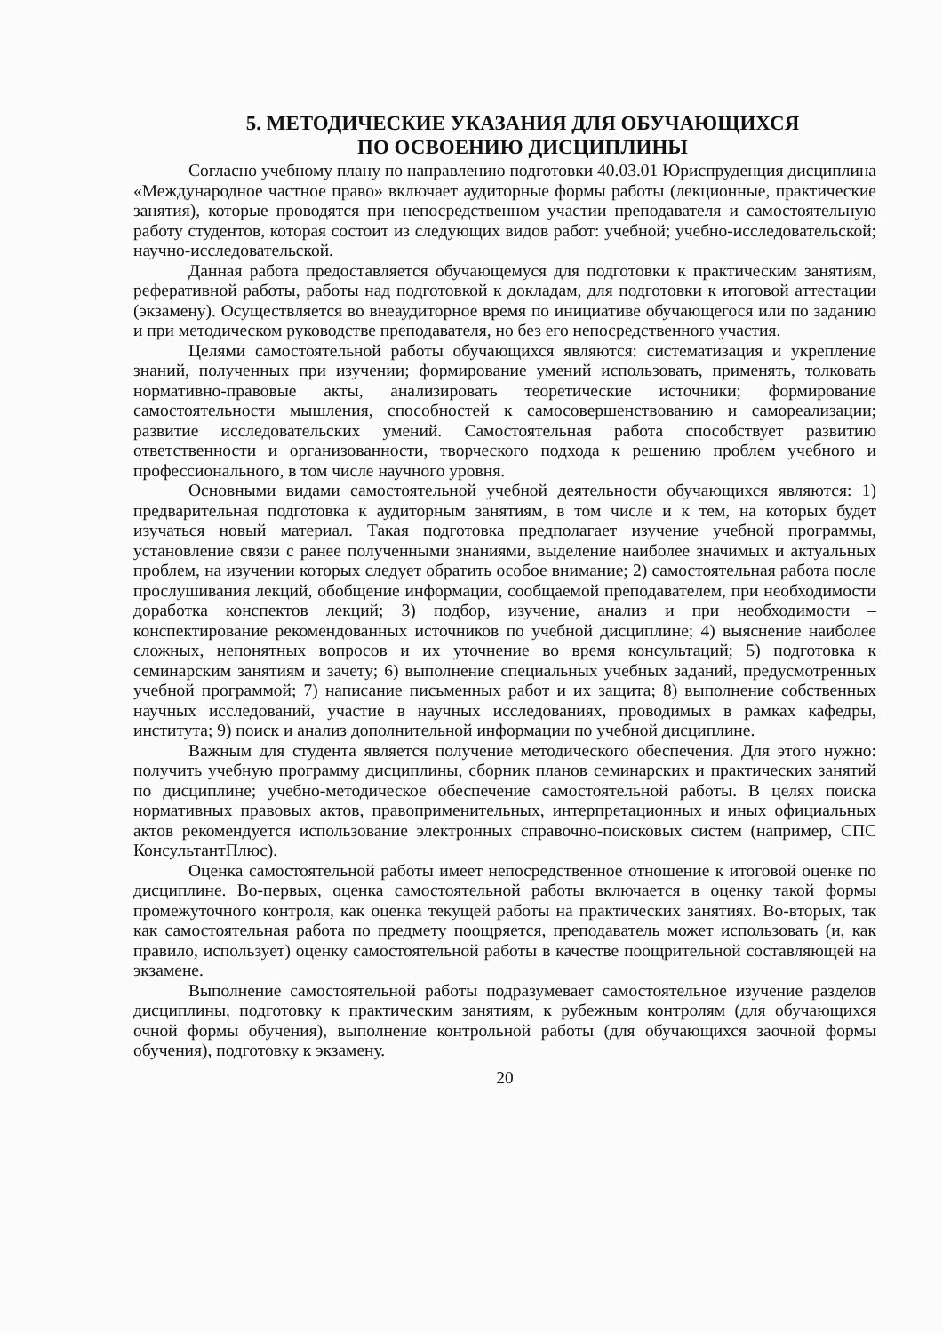5. МЕТОДИЧЕСКИЕ УКАЗАНИЯ ДЛЯ ОБУЧАЮЩИХСЯ
ПО ОСВОЕНИЮ ДИСЦИПЛИНЫ
Согласно учебному плану по направлению подготовки 40.03.01 Юриспруденция дисциплина «Международное частное право» включает аудиторные формы работы (лекционные, практические занятия), которые проводятся при непосредственном участии преподавателя и самостоятельную работу студентов, которая состоит из следующих видов работ: учебной; учебно-исследовательской; научно-исследовательской.
Данная работа предоставляется обучающемуся для подготовки к практическим занятиям, реферативной работы, работы над подготовкой к докладам, для подготовки к итоговой аттестации (экзамену). Осуществляется во внеаудиторное время по инициативе обучающегося или по заданию и при методическом руководстве преподавателя, но без его непосредственного участия.
Целями самостоятельной работы обучающихся являются: систематизация и укрепление знаний, полученных при изучении; формирование умений использовать, применять, толковать нормативно-правовые акты, анализировать теоретические источники; формирование самостоятельности мышления, способностей к самосовершенствованию и самореализации; развитие исследовательских умений. Самостоятельная работа способствует развитию ответственности и организованности, творческого подхода к решению проблем учебного и профессионального, в том числе научного уровня.
Основными видами самостоятельной учебной деятельности обучающихся являются: 1) предварительная подготовка к аудиторным занятиям, в том числе и к тем, на которых будет изучаться новый материал. Такая подготовка предполагает изучение учебной программы, установление связи с ранее полученными знаниями, выделение наиболее значимых и актуальных проблем, на изучении которых следует обратить особое внимание; 2) самостоятельная работа после прослушивания лекций, обобщение информации, сообщаемой преподавателем, при необходимости доработка конспектов лекций; 3) подбор, изучение, анализ и при необходимости – конспектирование рекомендованных источников по учебной дисциплине; 4) выяснение наиболее сложных, непонятных вопросов и их уточнение во время консультаций; 5) подготовка к семинарским занятиям и зачету; 6) выполнение специальных учебных заданий, предусмотренных учебной программой; 7) написание письменных работ и их защита; 8) выполнение собственных научных исследований, участие в научных исследованиях, проводимых в рамках кафедры, института; 9) поиск и анализ дополнительной информации по учебной дисциплине.
Важным для студента является получение методического обеспечения. Для этого нужно: получить учебную программу дисциплины, сборник планов семинарских и практических занятий по дисциплине; учебно-методическое обеспечение самостоятельной работы. В целях поиска нормативных правовых актов, правоприменительных, интерпретационных и иных официальных актов рекомендуется использование электронных справочно-поисковых систем (например, СПС КонсультантПлюс).
Оценка самостоятельной работы имеет непосредственное отношение к итоговой оценке по дисциплине. Во-первых, оценка самостоятельной работы включается в оценку такой формы промежуточного контроля, как оценка текущей работы на практических занятиях. Во-вторых, так как самостоятельная работа по предмету поощряется, преподаватель может использовать (и, как правило, использует) оценку самостоятельной работы в качестве поощрительной составляющей на экзамене.
Выполнение самостоятельной работы подразумевает самостоятельное изучение разделов дисциплины, подготовку к практическим занятиям, к рубежным контролям (для обучающихся очной формы обучения), выполнение контрольной работы (для обучающихся заочной формы обучения), подготовку к экзамену.
20